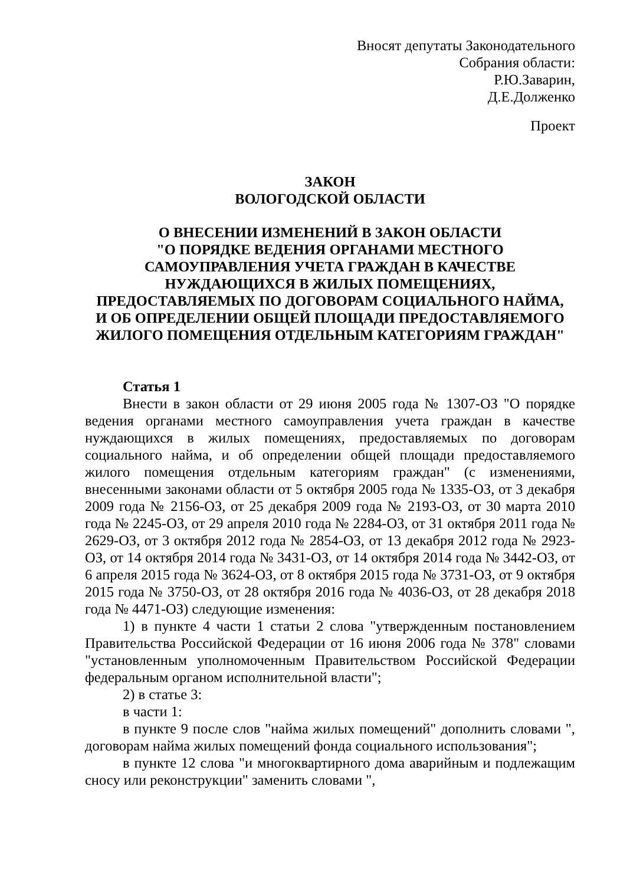Вносят депутаты Законодательного
Собрания области:
Р.Ю.Заварин,
Д.Е.Долженко
Проект
ЗАКОН
ВОЛОГОДСКОЙ ОБЛАСТИ
О ВНЕСЕНИИ ИЗМЕНЕНИЙ В ЗАКОН ОБЛАСТИ
"О ПОРЯДКЕ ВЕДЕНИЯ ОРГАНАМИ МЕСТНОГО
САМОУПРАВЛЕНИЯ УЧЕТА ГРАЖДАН В КАЧЕСТВЕ
НУЖДАЮЩИХСЯ В ЖИЛЫХ ПОМЕЩЕНИЯХ,
ПРЕДОСТАВЛЯЕМЫХ ПО ДОГОВОРАМ СОЦИАЛЬНОГО НАЙМА,
И ОБ ОПРЕДЕЛЕНИИ ОБЩЕЙ ПЛОЩАДИ ПРЕДОСТАВЛЯЕМОГО
ЖИЛОГО ПОМЕЩЕНИЯ ОТДЕЛЬНЫМ КАТЕГОРИЯМ ГРАЖДАН"
Статья 1
Внести в закон области от 29 июня 2005 года № 1307-ОЗ "О порядке ведения органами местного самоуправления учета граждан в качестве нуждающихся в жилых помещениях, предоставляемых по договорам социального найма, и об определении общей площади предоставляемого жилого помещения отдельным категориям граждан" (с изменениями, внесенными законами области от 5 октября 2005 года № 1335-ОЗ, от 3 декабря 2009 года № 2156-ОЗ, от 25 декабря 2009 года № 2193-ОЗ, от 30 марта 2010 года № 2245-ОЗ, от 29 апреля 2010 года № 2284-ОЗ, от 31 октября 2011 года № 2629-ОЗ, от 3 октября 2012 года № 2854-ОЗ, от 13 декабря 2012 года № 2923-ОЗ, от 14 октября 2014 года № 3431-ОЗ, от 14 октября 2014 года № 3442-ОЗ, от 6 апреля 2015 года № 3624-ОЗ, от 8 октября 2015 года № 3731-ОЗ, от 9 октября 2015 года № 3750-ОЗ, от 28 октября 2016 года № 4036-ОЗ, от 28 декабря 2018 года № 4471-ОЗ) следующие изменения:
1) в пункте 4 части 1 статьи 2 слова "утвержденным постановлением Правительства Российской Федерации от 16 июня 2006 года № 378" словами "установленным уполномоченным Правительством Российской Федерации федеральным органом исполнительной власти";
2) в статье 3:
в части 1:
в пункте 9 после слов "найма жилых помещений" дополнить словами ", договорам найма жилых помещений фонда социального использования";
в пункте 12 слова "и многоквартирного дома аварийным и подлежащим сносу или реконструкции" заменить словами ",